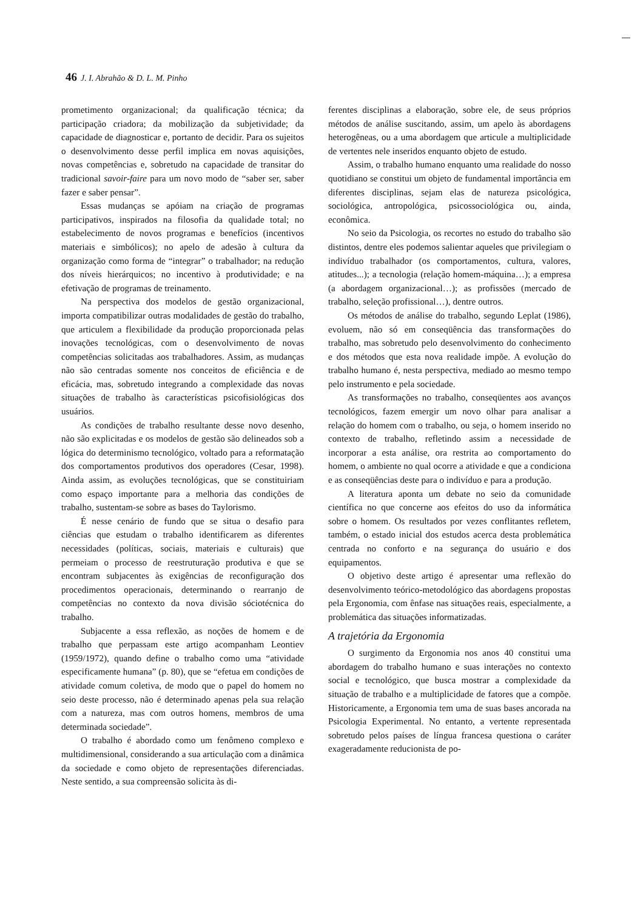46 J. I. Abrahão & D. L. M. Pinho
prometimento organizacional; da qualificação técnica; da participação criadora; da mobilização da subjetividade; da capacidade de diagnosticar e, portanto de decidir. Para os sujeitos o desenvolvimento desse perfil implica em novas aquisições, novas competências e, sobretudo na capacidade de transitar do tradicional savoir-faire para um novo modo de “saber ser, saber fazer e saber pensar”.
Essas mudanças se apóiam na criação de programas participativos, inspirados na filosofia da qualidade total; no estabelecimento de novos programas e benefícios (incentivos materiais e simbólicos); no apelo de adesão à cultura da organização como forma de “integrar” o trabalhador; na redução dos níveis hierárquicos; no incentivo à produtividade; e na efetivação de programas de treinamento.
Na perspectiva dos modelos de gestão organizacional, importa compatibilizar outras modalidades de gestão do trabalho, que articulem a flexibilidade da produção proporcionada pelas inovações tecnológicas, com o desenvolvimento de novas competências solicitadas aos trabalhadores. Assim, as mudanças não são centradas somente nos conceitos de eficiência e de eficácia, mas, sobretudo integrando a complexidade das novas situações de trabalho às características psicofisiológicas dos usuários.
As condições de trabalho resultante desse novo desenho, não são explicitadas e os modelos de gestão são delineados sob a lógica do determinismo tecnológico, voltado para a reformatação dos comportamentos produtivos dos operadores (Cesar, 1998). Ainda assim, as evoluções tecnológicas, que se constituiriam como espaço importante para a melhoria das condições de trabalho, sustentam-se sobre as bases do Taylorismo.
É nesse cenário de fundo que se situa o desafio para ciências que estudam o trabalho identificarem as diferentes necessidades (políticas, sociais, materiais e culturais) que permeiam o processo de reestruturação produtiva e que se encontram subjacentes às exigências de reconfiguração dos procedimentos operacionais, determinando o rearranjo de competências no contexto da nova divisão sóciotécnica do trabalho.
Subjacente a essa reflexão, as noções de homem e de trabalho que perpassam este artigo acompanham Leontiev (1959/1972), quando define o trabalho como uma “atividade especificamente humana” (p. 80), que se “efetua em condições de atividade comum coletiva, de modo que o papel do homem no seio deste processo, não é determinado apenas pela sua relação com a natureza, mas com outros homens, membros de uma determinada sociedade”.
O trabalho é abordado como um fenômeno complexo e multidimensional, considerando a sua articulação com a dinâmica da sociedade e como objeto de representações diferenciadas. Neste sentido, a sua compreensão solicita às di-
ferentes disciplinas a elaboração, sobre ele, de seus próprios métodos de análise suscitando, assim, um apelo às abordagens heterogêneas, ou a uma abordagem que articule a multiplicidade de vertentes nele inseridos enquanto objeto de estudo.
Assim, o trabalho humano enquanto uma realidade do nosso quotidiano se constitui um objeto de fundamental importância em diferentes disciplinas, sejam elas de natureza psicológica, sociológica, antropológica, psicossociológica ou, ainda, econômica.
No seio da Psicologia, os recortes no estudo do trabalho são distintos, dentre eles podemos salientar aqueles que privilegiam o indivíduo trabalhador (os comportamentos, cultura, valores, atitudes...); a tecnologia (relação homem-máquina…); a empresa (a abordagem organizacional…); as profissões (mercado de trabalho, seleção profissional…), dentre outros.
Os métodos de análise do trabalho, segundo Leplat (1986), evoluem, não só em conseqüência das transformações do trabalho, mas sobretudo pelo desenvolvimento do conhecimento e dos métodos que esta nova realidade impõe. A evolução do trabalho humano é, nesta perspectiva, mediado ao mesmo tempo pelo instrumento e pela sociedade.
As transformações no trabalho, conseqüentes aos avanços tecnológicos, fazem emergir um novo olhar para analisar a relação do homem com o trabalho, ou seja, o homem inserido no contexto de trabalho, refletindo assim a necessidade de incorporar a esta análise, ora restrita ao comportamento do homem, o ambiente no qual ocorre a atividade e que a condiciona e as conseqüências deste para o indivíduo e para a produção.
A literatura aponta um debate no seio da comunidade científica no que concerne aos efeitos do uso da informática sobre o homem. Os resultados por vezes conflitantes refletem, também, o estado inicial dos estudos acerca desta problemática centrada no conforto e na segurança do usuário e dos equipamentos.
O objetivo deste artigo é apresentar uma reflexão do desenvolvimento teórico-metodológico das abordagens propostas pela Ergonomia, com ênfase nas situações reais, especialmente, a problemática das situações informatizadas.
A trajetória da Ergonomia
O surgimento da Ergonomia nos anos 40 constitui uma abordagem do trabalho humano e suas interações no contexto social e tecnológico, que busca mostrar a complexidade da situação de trabalho e a multiplicidade de fatores que a compõe. Historicamente, a Ergonomia tem uma de suas bases ancorada na Psicologia Experimental. No entanto, a vertente representada sobretudo pelos países de língua francesa questiona o caráter exageradamente reducionista de po-